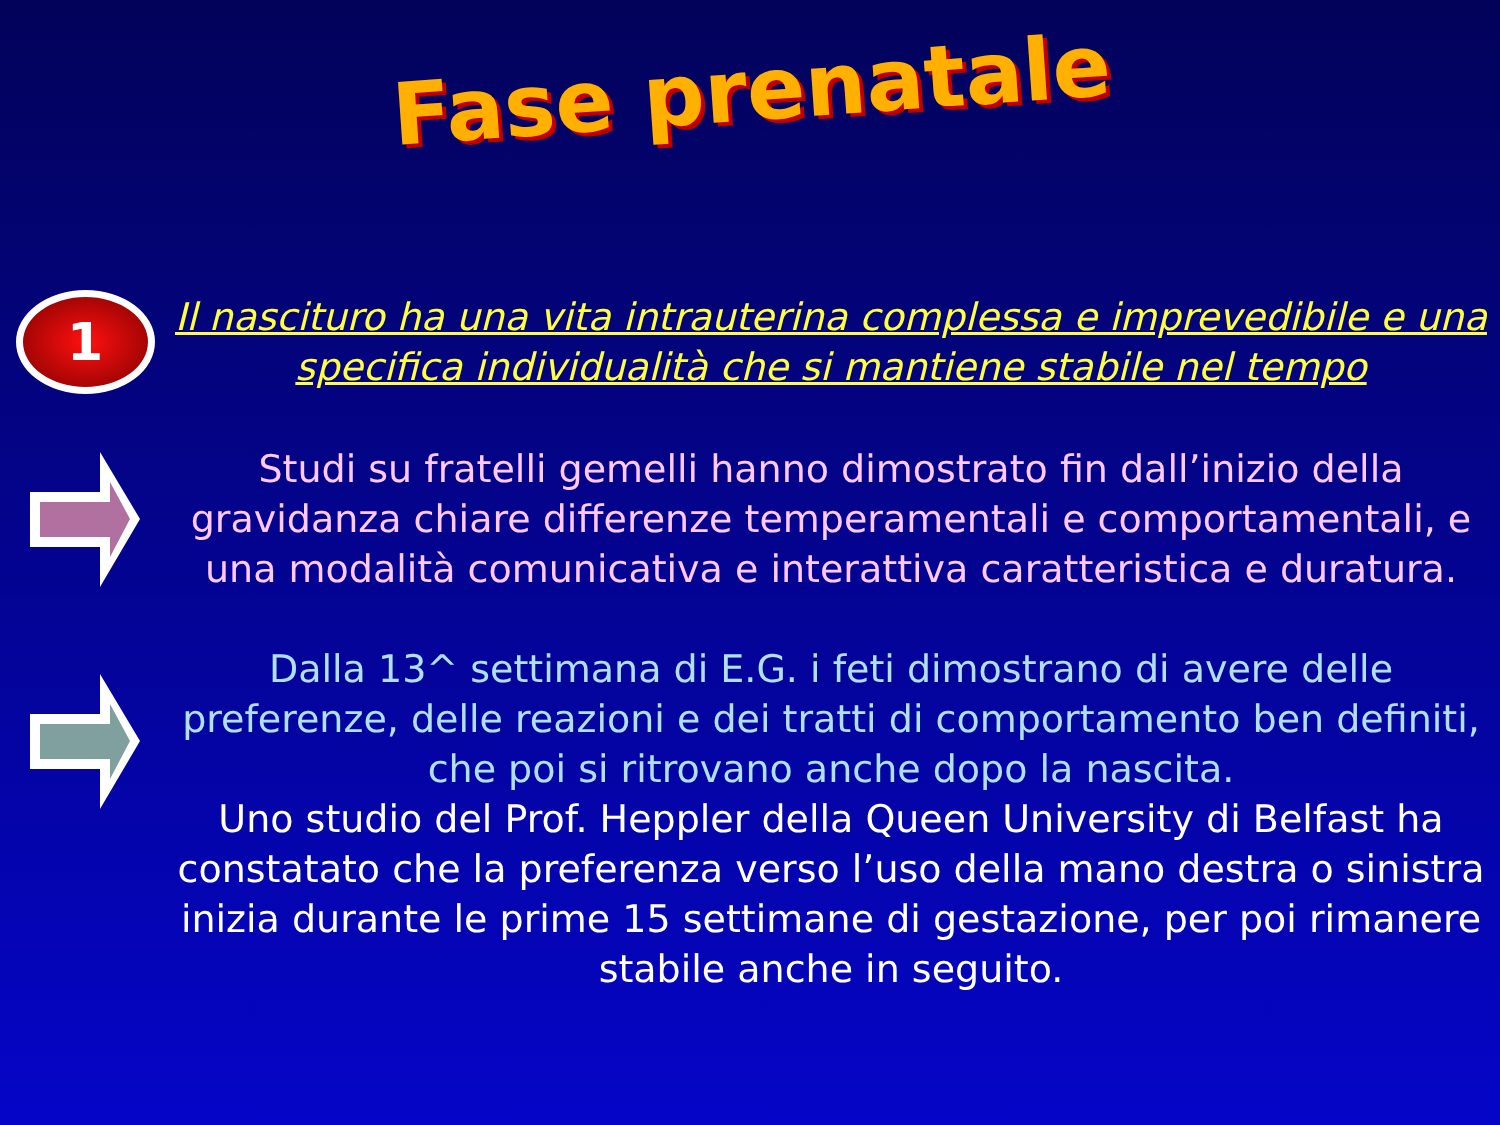Fase prenatale
1
Il nascituro ha una vita intrauterina complessa e imprevedibile e una specifica individualità che si mantiene stabile nel tempo
Studi su fratelli gemelli hanno dimostrato fin dall’inizio della gravidanza chiare differenze temperamentali e comportamentali, e una modalità comunicativa e interattiva caratteristica e duratura.
Dalla 13^ settimana di E.G. i feti dimostrano di avere delle preferenze, delle reazioni e dei tratti di comportamento ben definiti, che poi si ritrovano anche dopo la nascita.
Uno studio del Prof. Heppler della Queen University di Belfast ha constatato che la preferenza verso l’uso della mano destra o sinistra inizia durante le prime 15 settimane di gestazione, per poi rimanere stabile anche in seguito.